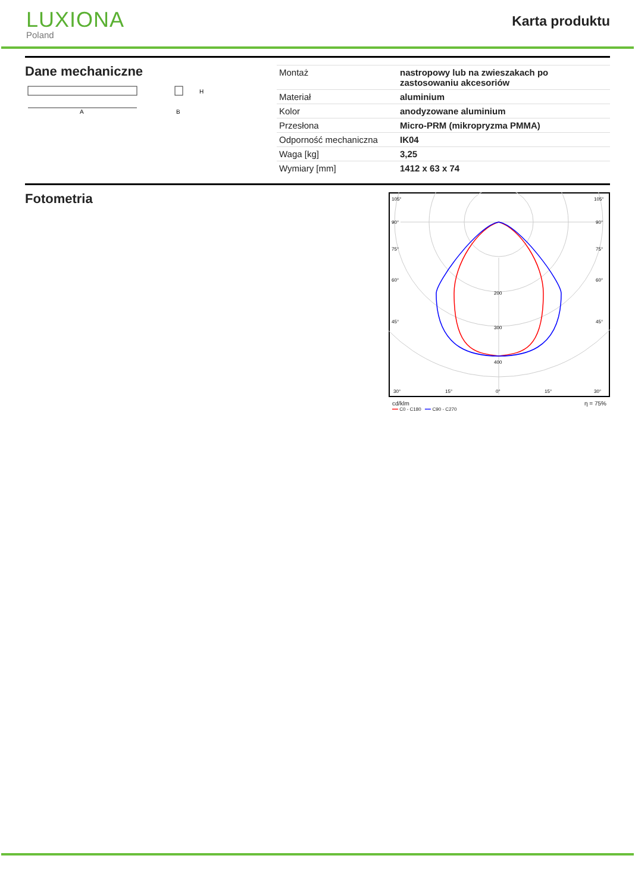LUXIONA
Poland
Karta produktu
Dane mechaniczne
A
H
B
| Montaż | nastropowy lub na zwieszakach po zastosowaniu akcesoriów |
| Materiał | aluminium |
| Kolor | anodyzowane aluminium |
| Przesłona | Micro-PRM (mikropryzma PMMA) |
| Odporność mechaniczna | IK04 |
| Waga [kg] | 3,25 |
| Wymiary [mm] | 1412 x 63 x 74 |
Fotometria
105°
105°
90°
90°
75°
75°
60°
60°
45°
45°
200
300
400
30°
15°
0°
15°
30°
cd/klm η = 75%
━━ C0 - C180 ━━ C90 - C270